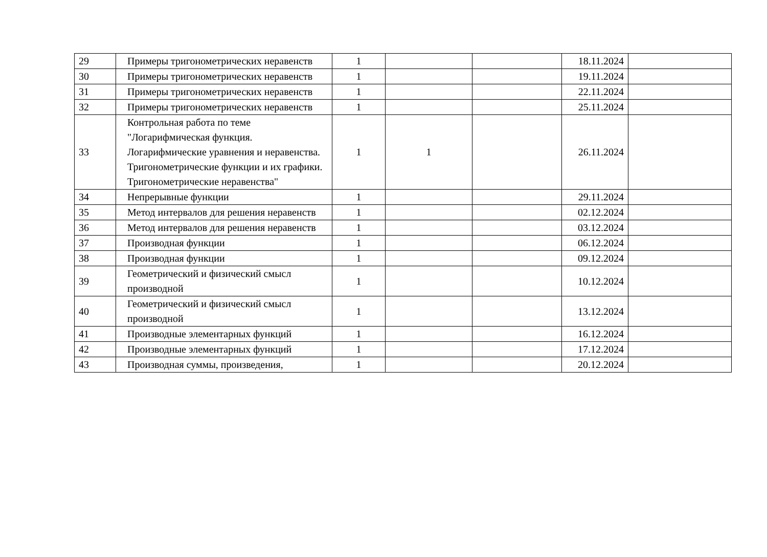| 29 | Примеры тригонометрических неравенств | 1 | | | 18.11.2024 | |
| 30 | Примеры тригонометрических неравенств | 1 | | | 19.11.2024 | |
| 31 | Примеры тригонометрических неравенств | 1 | | | 22.11.2024 | |
| 32 | Примеры тригонометрических неравенств | 1 | | | 25.11.2024 | |
| 33 | Контрольная работа по теме "Логарифмическая функция. Логарифмические уравнения и неравенства. Тригонометрические функции и их графики. Тригонометрические неравенства" | 1 | 1 | | 26.11.2024 | |
| 34 | Непрерывные функции | 1 | | | 29.11.2024 | |
| 35 | Метод интервалов для решения неравенств | 1 | | | 02.12.2024 | |
| 36 | Метод интервалов для решения неравенств | 1 | | | 03.12.2024 | |
| 37 | Производная функции | 1 | | | 06.12.2024 | |
| 38 | Производная функции | 1 | | | 09.12.2024 | |
| 39 | Геометрический и физический смысл производной | 1 | | | 10.12.2024 | |
| 40 | Геометрический и физический смысл производной | 1 | | | 13.12.2024 | |
| 41 | Производные элементарных функций | 1 | | | 16.12.2024 | |
| 42 | Производные элементарных функций | 1 | | | 17.12.2024 | |
| 43 | Производная суммы, произведения, | 1 | | | 20.12.2024 | |